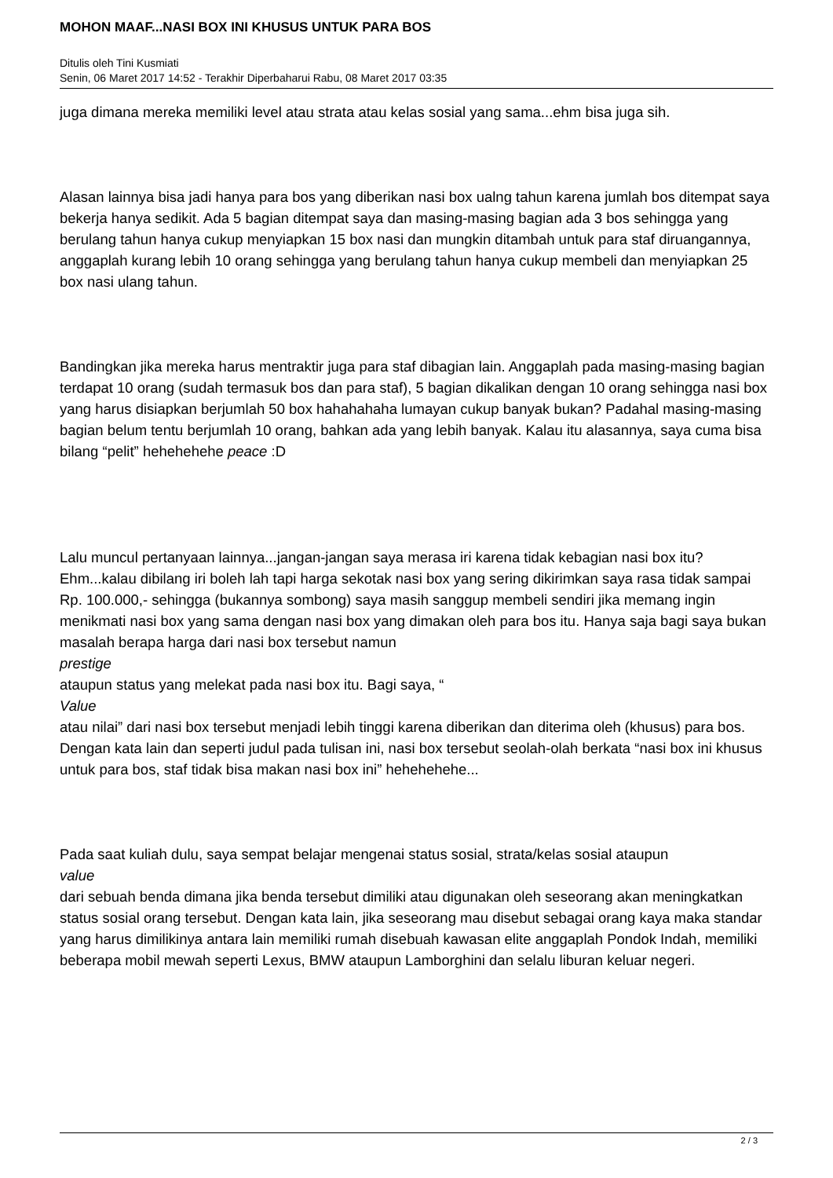MOHON MAAF...NASI BOX INI KHUSUS UNTUK PARA BOS
Ditulis oleh Tini Kusmiati
Senin, 06 Maret 2017 14:52 - Terakhir Diperbaharui Rabu, 08 Maret 2017 03:35
juga dimana mereka memiliki level atau strata atau kelas sosial yang sama...ehm bisa juga sih.
Alasan lainnya bisa jadi hanya para bos yang diberikan nasi box ualng tahun karena jumlah bos ditempat saya bekerja hanya sedikit. Ada 5 bagian ditempat saya dan masing-masing bagian ada 3 bos sehingga yang berulang tahun hanya cukup menyiapkan 15 box nasi dan mungkin ditambah untuk para staf diruangannya, anggaplah kurang lebih 10 orang sehingga yang berulang tahun hanya cukup membeli dan menyiapkan 25 box nasi ulang tahun.
Bandingkan jika mereka harus mentraktir juga para staf dibagian lain. Anggaplah pada masing-masing bagian terdapat 10 orang (sudah termasuk bos dan para staf), 5 bagian dikalikan dengan 10 orang sehingga nasi box yang harus disiapkan berjumlah 50 box hahahahaha lumayan cukup banyak bukan? Padahal masing-masing bagian belum tentu berjumlah 10 orang, bahkan ada yang lebih banyak. Kalau itu alasannya, saya cuma bisa bilang “pelit” hehehehehe peace :D
Lalu muncul pertanyaan lainnya...jangan-jangan saya merasa iri karena tidak kebagian nasi box itu? Ehm...kalau dibilang iri boleh lah tapi harga sekotak nasi box yang sering dikirimkan saya rasa tidak sampai Rp. 100.000,- sehingga (bukannya sombong) saya masih sanggup membeli sendiri jika memang ingin menikmati nasi box yang sama dengan nasi box yang dimakan oleh para bos itu. Hanya saja bagi saya bukan masalah berapa harga dari nasi box tersebut namun
prestige
ataupun status yang melekat pada nasi box itu. Bagi saya, “
Value
atau nilai” dari nasi box tersebut menjadi lebih tinggi karena diberikan dan diterima oleh (khusus) para bos. Dengan kata lain dan seperti judul pada tulisan ini, nasi box tersebut seolah-olah berkata “nasi box ini khusus untuk para bos, staf tidak bisa makan nasi box ini” hehehehehe...
Pada saat kuliah dulu, saya sempat belajar mengenai status sosial, strata/kelas sosial ataupun
value
dari sebuah benda dimana jika benda tersebut dimiliki atau digunakan oleh seseorang akan meningkatkan status sosial orang tersebut. Dengan kata lain, jika seseorang mau disebut sebagai orang kaya maka standar yang harus dimilikinya antara lain memiliki rumah disebuah kawasan elite anggaplah Pondok Indah, memiliki beberapa mobil mewah seperti Lexus, BMW ataupun Lamborghini dan selalu liburan keluar negeri.
2 / 3